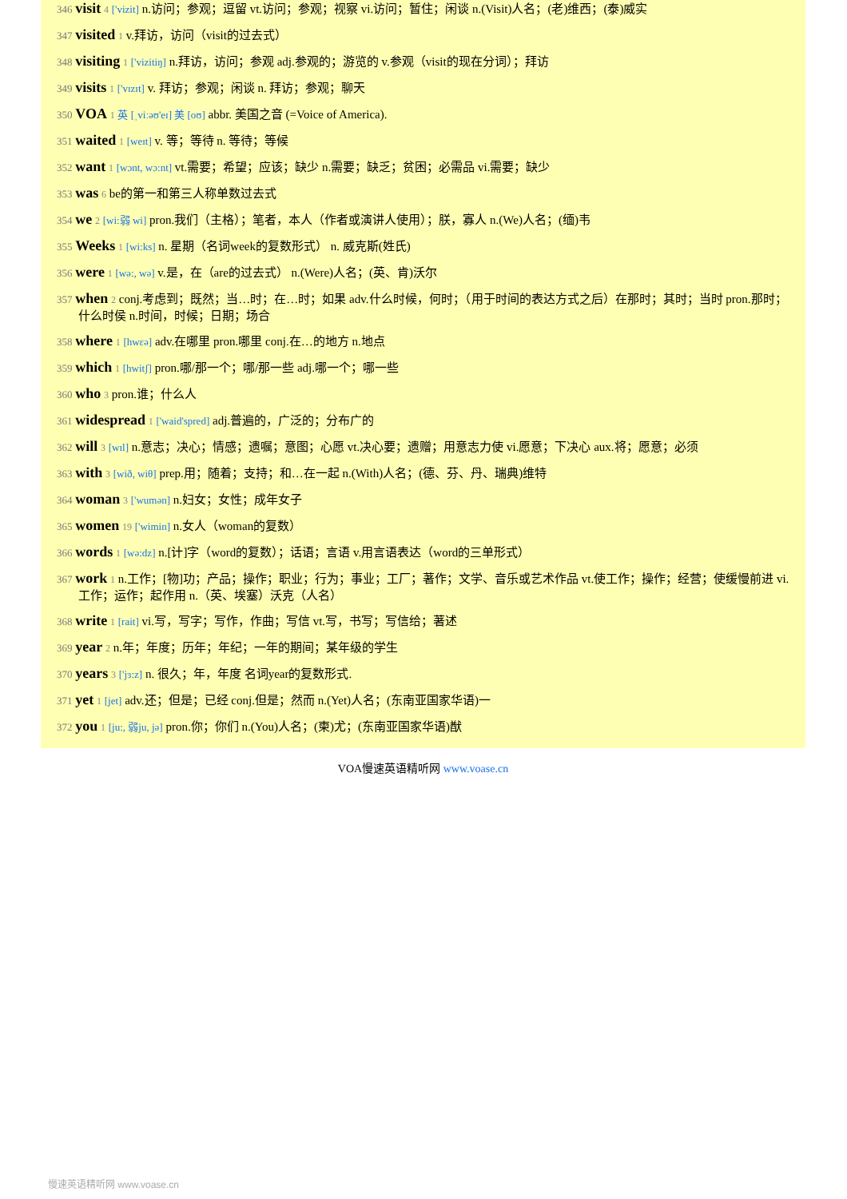346 visit 4 ['vizit] n.访问；参观；逗留 vt.访问；参观；视察 vi.访问；暂住；闲谈 n.(Visit)人名；(老)维西；(泰)威实
347 visited 1 v.拜访，访问（visit的过去式）
348 visiting 1 ['vizitiŋ] n.拜访，访问；参观 adj.参观的；游览的 v.参观（visit的现在分词）；拜访
349 visits 1 ['vɪzɪt] v. 拜访；参观；闲谈 n. 拜访；参观；聊天
350 VOA 1 英 [ˌviːəʊ'eɪ] 美 [oʊ] abbr. 美国之音 (=Voice of America).
351 waited 1 [weɪt] v. 等；等待 n. 等待；等候
352 want 1 [wɔnt, wɔ:nt] vt.需要；希望；应该；缺少 n.需要；缺乏；贫困；必需品 vi.需要；缺少
353 was 6 be的第一和第三人称单数过去式
354 we 2 [wi:弱 wi] pron.我们（主格）；笔者，本人（作者或演讲人使用）；朕，寡人 n.(We)人名；(缅)韦
355 Weeks 1 [wi:ks] n. 星期（名词week的复数形式） n. 威克斯(姓氏)
356 were 1 [wə:, wə] v.是，在（are的过去式） n.(Were)人名；(英、肯)沃尔
357 when 2 conj.考虑到；既然；当…时；在…时；如果 adv.什么时候，何时；（用于时间的表达方式之后）在那时；其时；当时 pron.那时；什么时侯 n.时间，时候；日期；场合
358 where 1 [hwεə] adv.在哪里 pron.哪里 conj.在…的地方 n.地点
359 which 1 [hwitʃ] pron.哪/那一个；哪/那一些 adj.哪一个；哪一些
360 who 3 pron.谁；什么人
361 widespread 1 ['waid'spred] adj.普遍的，广泛的；分布广的
362 will 3 [wɪl] n.意志；决心；情感；遗嘱；意图；心愿 vt.决心要；遗赠；用意志力使 vi.愿意；下决心 aux.将；愿意；必须
363 with 3 [wið, wiθ] prep.用；随着；支持；和…在一起 n.(With)人名；(德、芬、丹、瑞典)维特
364 woman 3 ['wumən] n.妇女；女性；成年女子
365 women 19 ['wimin] n.女人（woman的复数）
366 words 1 [wə:dz] n.[计]字（word的复数）；话语；言语 v.用言语表达（word的三单形式）
367 work 1 n.工作；[物]功；产品；操作；职业；行为；事业；工厂；著作；文学、音乐或艺术作品 vt.使工作；操作；经营；使缓慢前进 vi.工作；运作；起作用 n.（英、埃塞）沃克（人名）
368 write 1 [rait] vi.写，写字；写作，作曲；写信 vt.写，书写；写信给；著述
369 year 2 n.年；年度；历年；年纪；一年的期间；某年级的学生
370 years 3 ['jɜ:z] n. 很久；年，年度 名词year的复数形式.
371 yet 1 [jet] adv.还；但是；已经 conj.但是；然而 n.(Yet)人名；(东南亚国家华语)一
372 you 1 [ju:, 弱ju, jə] pron.你；你们 n.(You)人名；(柬)尤；(东南亚国家华语)猷
VOA慢速英语精听网 www.voase.cn
慢速英语精听网 www.voase.cn